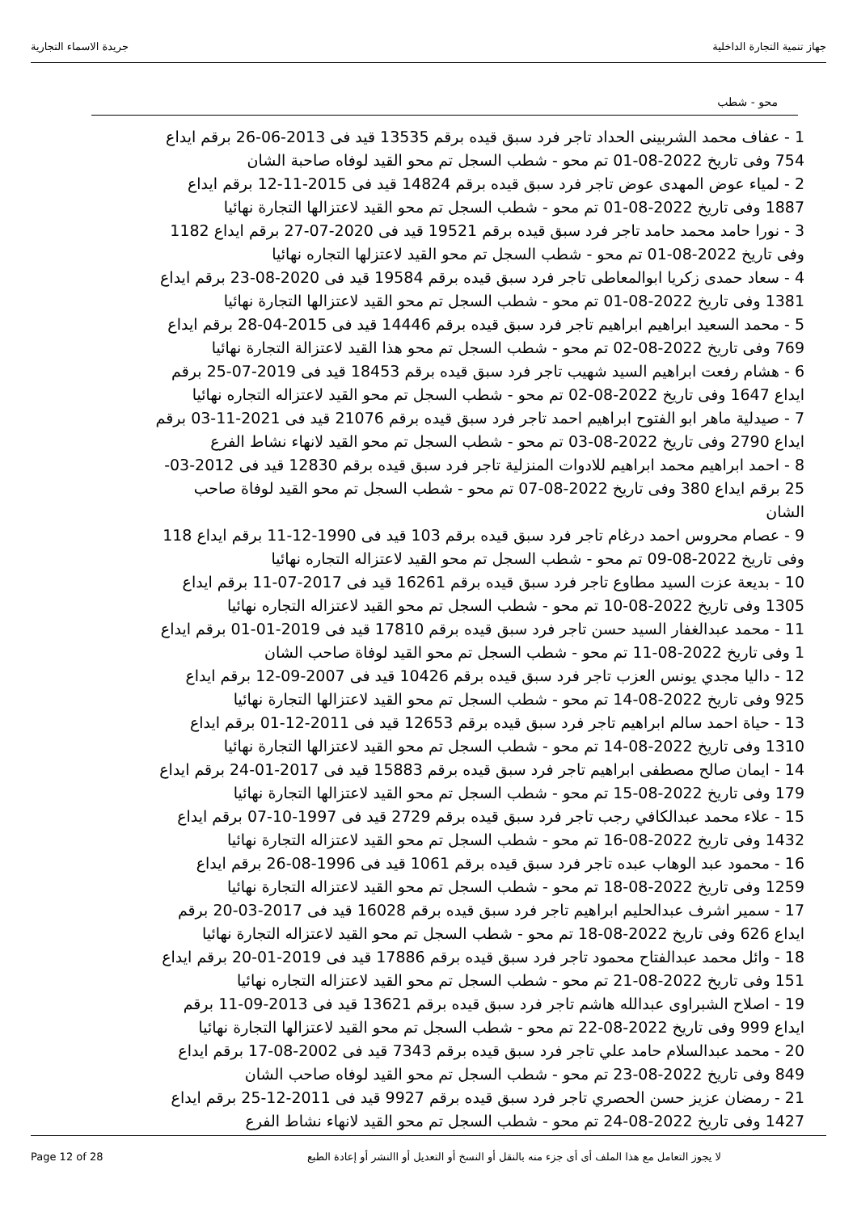جهاز تنمية التجارة الداخلية جريدة الاسماء التجارية
محو - شطب
1 - عفاف محمد الشربينى الحداد تاجر فرد سبق قيده برقم 13535 قيد فى 2013-06-26 برقم ايداع 754 وفى تاريخ 2022-08-01 تم محو - شطب السجل تم محو القيد لوفاه صاحبة الشان
2 - لمياء عوض المهدى عوض تاجر فرد سبق قيده برقم 14824 قيد فى 2015-11-12 برقم ايداع 1887 وفى تاريخ 2022-08-01 تم محو - شطب السجل تم محو القيد لاعتزالها التجارة نهائيا
3 - نورا حامد محمد حامد تاجر فرد سبق قيده برقم 19521 قيد فى 2020-07-27 برقم ايداع 1182 وفى تاريخ 2022-08-01 تم محو - شطب السجل تم محو القيد لاعتزلها التجاره نهائيا
4 - سعاد حمدى زكريا ابوالمعاطى تاجر فرد سبق قيده برقم 19584 قيد فى 2020-08-23 برقم ايداع 1381 وفى تاريخ 2022-08-01 تم محو - شطب السجل تم محو القيد لاعتزالها التجارة نهائيا
5 - محمد السعيد ابراهيم ابراهيم تاجر فرد سبق قيده برقم 14446 قيد فى 2015-04-28 برقم ايداع 769 وفى تاريخ 2022-08-02 تم محو - شطب السجل تم محو هذا القيد لاعتزالة التجارة نهائيا
6 - هشام رفعت ابراهيم السيد شهيب تاجر فرد سبق قيده برقم 18453 قيد فى 2019-07-25 برقم ايداع 1647 وفى تاريخ 2022-08-02 تم محو - شطب السجل تم محو القيد لاعتزاله التجاره نهائيا
7 - صيدلية ماهر ابو الفتوح ابراهيم احمد تاجر فرد سبق قيده برقم 21076 قيد فى 2021-11-03 برقم ايداع 2790 وفى تاريخ 2022-08-03 تم محو - شطب السجل تم محو القيد لانهاء نشاط الفرع
8 - احمد ابراهيم محمد ابراهيم للادوات المنزلية تاجر فرد سبق قيده برقم 12830 قيد فى 2012-03-25 برقم ايداع 380 وفى تاريخ 2022-08-07 تم محو - شطب السجل تم محو القيد لوفاة صاحب الشان
9 - عصام محروس احمد درغام تاجر فرد سبق قيده برقم 103 قيد فى 1990-12-11 برقم ايداع 118 وفى تاريخ 2022-08-09 تم محو - شطب السجل تم محو القيد لاعتزاله التجاره نهائيا
10 - بديعة عزت السيد مطاوع تاجر فرد سبق قيده برقم 16261 قيد فى 2017-07-11 برقم ايداع 1305 وفى تاريخ 2022-08-10 تم محو - شطب السجل تم محو القيد لاعتزاله التجاره نهائيا
11 - محمد عبدالغفار السيد حسن تاجر فرد سبق قيده برقم 17810 قيد فى 2019-01-01 برقم ايداع 1 وفى تاريخ 2022-08-11 تم محو - شطب السجل تم محو القيد لوفاة صاحب الشان
12 - داليا مجدي يونس العزب تاجر فرد سبق قيده برقم 10426 قيد فى 2007-09-12 برقم ايداع 925 وفى تاريخ 2022-08-14 تم محو - شطب السجل تم محو القيد لاعتزالها التجارة نهائيا
13 - حياة احمد سالم ابراهيم تاجر فرد سبق قيده برقم 12653 قيد فى 2011-12-01 برقم ايداع 1310 وفى تاريخ 2022-08-14 تم محو - شطب السجل تم محو القيد لاعتزالها التجارة نهائيا
14 - ايمان صالح مصطفى ابراهيم تاجر فرد سبق قيده برقم 15883 قيد فى 2017-01-24 برقم ايداع 179 وفى تاريخ 2022-08-15 تم محو - شطب السجل تم محو القيد لاعتزالها التجارة نهائيا
15 - علاء محمد عبدالكافي رجب تاجر فرد سبق قيده برقم 2729 قيد فى 1997-10-07 برقم ايداع 1432 وفى تاريخ 2022-08-16 تم محو - شطب السجل تم محو القيد لاعتزاله التجارة نهائيا
16 - محمود عبد الوهاب عبده تاجر فرد سبق قيده برقم 1061 قيد فى 1996-08-26 برقم ايداع 1259 وفى تاريخ 2022-08-18 تم محو - شطب السجل تم محو القيد لاعتزاله التجارة نهائيا
17 - سمير اشرف عبدالحليم ابراهيم تاجر فرد سبق قيده برقم 16028 قيد فى 2017-03-20 برقم ايداع 626 وفى تاريخ 2022-08-18 تم محو - شطب السجل تم محو القيد لاعتزاله التجارة نهائيا
18 - وائل محمد عبدالفتاح محمود تاجر فرد سبق قيده برقم 17886 قيد فى 2019-01-20 برقم ايداع 151 وفى تاريخ 2022-08-21 تم محو - شطب السجل تم محو القيد لاعتزاله التجاره نهائيا
19 - اصلاح الشبراوى عبدالله هاشم تاجر فرد سبق قيده برقم 13621 قيد فى 2013-09-11 برقم ايداع 999 وفى تاريخ 2022-08-22 تم محو - شطب السجل تم محو القيد لاعتزالها التجارة نهائيا
20 - محمد عبدالسلام حامد علي تاجر فرد سبق قيده برقم 7343 قيد فى 2002-08-17 برقم ايداع 849 وفى تاريخ 2022-08-23 تم محو - شطب السجل تم محو القيد لوفاه صاحب الشان
21 - رمضان عزيز حسن الحصري تاجر فرد سبق قيده برقم 9927 قيد فى 2011-12-25 برقم ايداع 1427 وفى تاريخ 2022-08-24 تم محو - شطب السجل تم محو القيد لانهاء نشاط الفرع
Page 12 of 28 لا يجوز التعامل مع هذا الملف أى أى جزء منه بالنقل أو النسخ أو التعديل أو االنشر أو إعادة الطبع